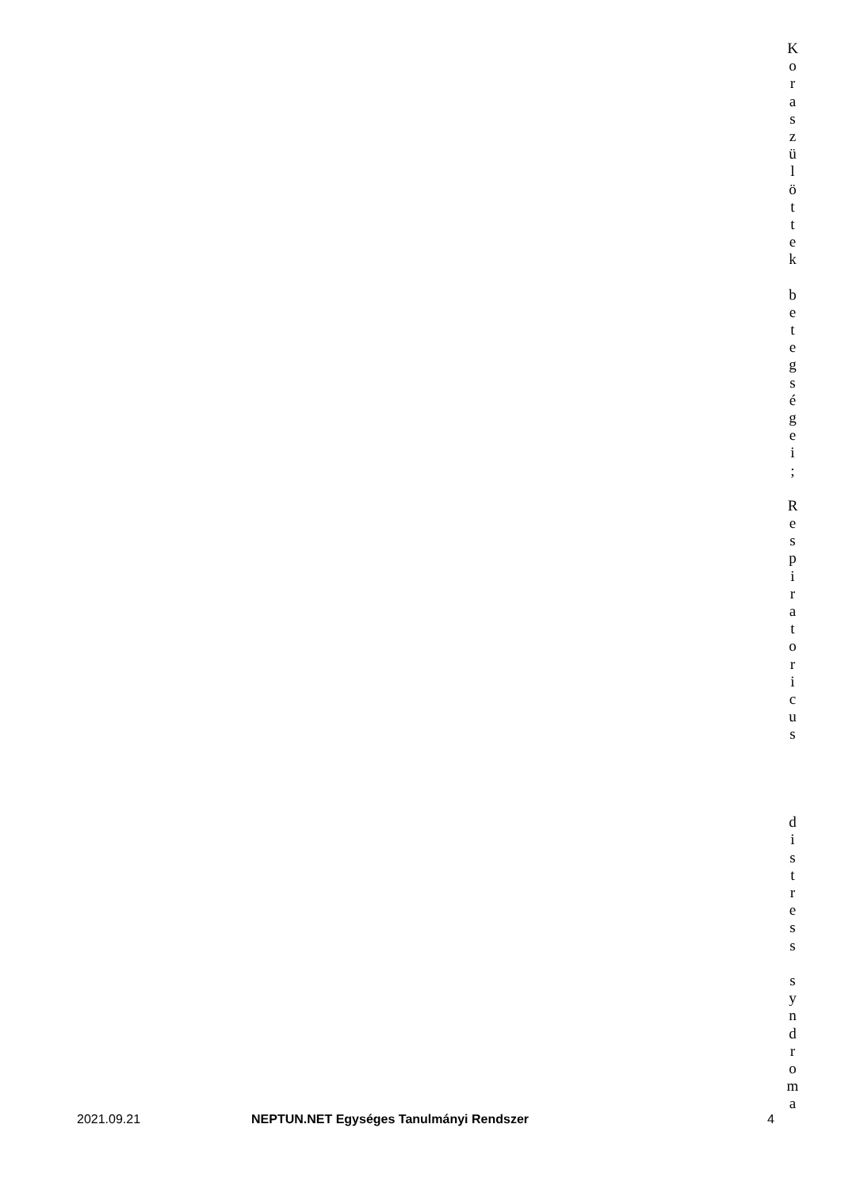Koraszülöttek
betegségei;
Respiratoricus
distress
syndroma
2021.09.21 NEPTUN.NET Egységes Tanulmányi Rendszer
4